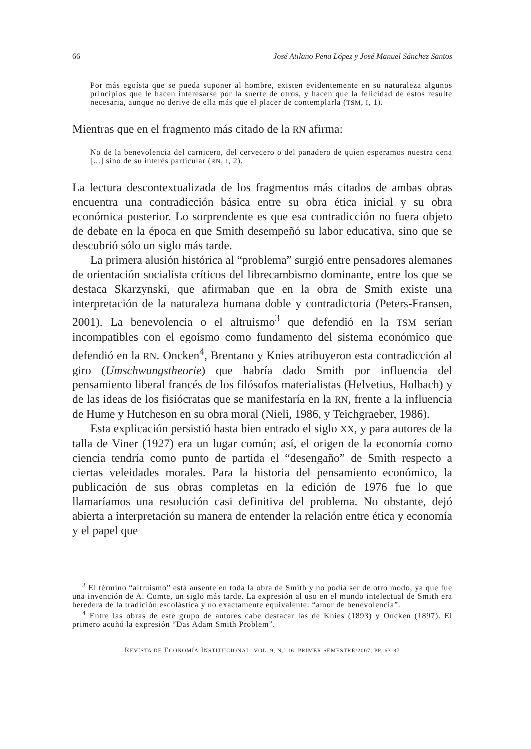66 José Atilano Pena López y José Manuel Sánchez Santos
Por más egoísta que se pueda suponer al hombre, existen evidentemente en su naturaleza algunos principios que le hacen interesarse por la suerte de otros, y hacen que la felicidad de estos resulte necesaria, aunque no derive de ella más que el placer de contemplarla (TSM, I, 1).
Mientras que en el fragmento más citado de la RN afirma:
No de la benevolencia del carnicero, del cervecero o del panadero de quien esperamos nuestra cena [...] sino de su interés particular (RN, I, 2).
La lectura descontextualizada de los fragmentos más citados de ambas obras encuentra una contradicción básica entre su obra ética inicial y su obra económica posterior. Lo sorprendente es que esa contradicción no fuera objeto de debate en la época en que Smith desempeñó su labor educativa, sino que se descubrió sólo un siglo más tarde.
La primera alusión histórica al “problema” surgió entre pensadores alemanes de orientación socialista críticos del librecambismo dominante, entre los que se destaca Skarzynski, que afirmaban que en la obra de Smith existe una interpretación de la naturaleza humana doble y contradictoria (Peters-Fransen, 2001). La benevolencia o el altruismo<sup>3</sup> que defendió en la TSM serían incompatibles con el egoísmo como fundamento del sistema económico que defendió en la RN. Oncken<sup>4</sup>, Brentano y Knies atribuyeron esta contradicción al giro (Umschwungstheorie) que habría dado Smith por influencia del pensamiento liberal francés de los filósofos materialistas (Helvetius, Holbach) y de las ideas de los fisiócratas que se manifestaría en la RN, frente a la influencia de Hume y Hutcheson en su obra moral (Nieli, 1986, y Teichgraeber, 1986).
Esta explicación persistió hasta bien entrado el siglo XX, y para autores de la talla de Viner (1927) era un lugar común; así, el origen de la economía como ciencia tendría como punto de partida el “desengaño” de Smith respecto a ciertas veleidades morales. Para la historia del pensamiento económico, la publicación de sus obras completas en la edición de 1976 fue lo que llamaríamos una resolución casi definitiva del problema. No obstante, dejó abierta a interpretación su manera de entender la relación entre ética y economía y el papel que
<sup>3</sup> El término “altruismo” está ausente en toda la obra de Smith y no podía ser de otro modo, ya que fue una invención de A. Comte, un siglo más tarde. La expresión al uso en el mundo intelectual de Smith era heredera de la tradición escolástica y no exactamente equivalente: “amor de benevolencia”.
<sup>4</sup> Entre las obras de este grupo de autores cabe destacar las de Knies (1893) y Oncken (1897). El primero acuñó la expresión “Das Adam Smith Problem”.
REVISTA DE ECONOMÍA INSTITUCIONAL, VOL. 9, N.º 16, PRIMER SEMESTRE/2007, PP. 63-87